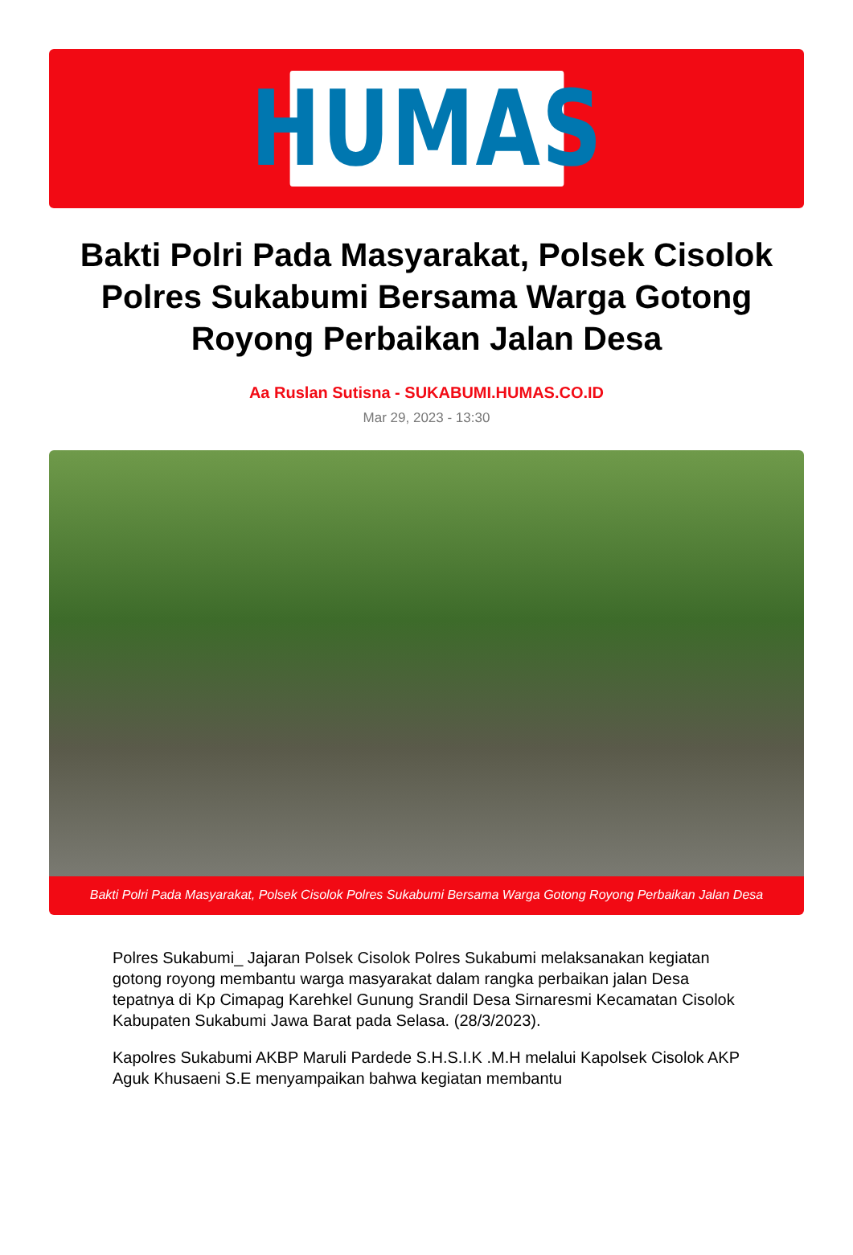HUMAS
Bakti Polri Pada Masyarakat, Polsek Cisolok Polres Sukabumi Bersama Warga Gotong Royong Perbaikan Jalan Desa
Aa Ruslan Sutisna - SUKABUMI.HUMAS.CO.ID
Mar 29, 2023 - 13:30
Bakti Polri Pada Masyarakat, Polsek Cisolok Polres Sukabumi Bersama Warga Gotong Royong Perbaikan Jalan Desa
Polres Sukabumi_ Jajaran Polsek Cisolok Polres Sukabumi melaksanakan kegiatan gotong royong membantu warga masyarakat dalam rangka perbaikan jalan Desa tepatnya di Kp Cimapag Karehkel Gunung Srandil Desa Sirnaresmi Kecamatan Cisolok Kabupaten Sukabumi Jawa Barat pada Selasa. (28/3/2023).
Kapolres Sukabumi AKBP Maruli Pardede S.H.S.I.K .M.H melalui Kapolsek Cisolok AKP Aguk Khusaeni S.E menyampaikan bahwa kegiatan membantu